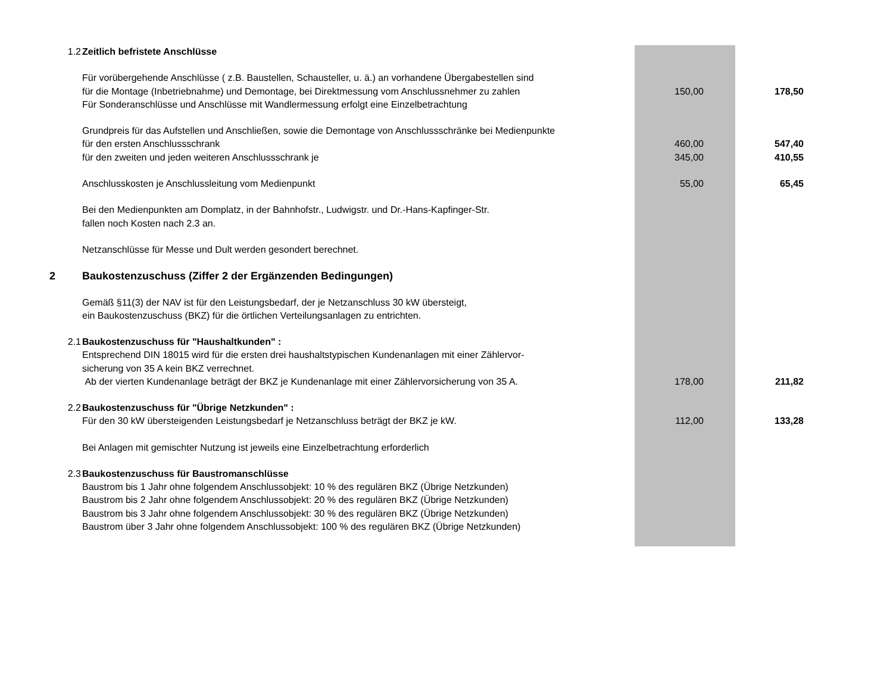| 1.2 | Zeitlich befristete Anschlüsse | | |
| | Für vorübergehende Anschlüsse ( z.B. Baustellen, Schausteller, u. ä.) an vorhandene Übergabestellen sind | | |
| | für die Montage (Inbetriebnahme) und Demontage, bei Direktmessung vom Anschlussnehmer zu zahlen | 150,00 | 178,50 |
| | Für Sonderanschlüsse und Anschlüsse mit Wandlermessung erfolgt eine Einzelbetrachtung | | |
| | Grundpreis für das Aufstellen und Anschließen, sowie die Demontage von Anschlussschränke bei Medienpunkte | | |
| | für den ersten Anschlussschrank | 460,00 | 547,40 |
| | für den zweiten und jeden weiteren Anschlussschrank je | 345,00 | 410,55 |
| | Anschlusskosten je Anschlussleitung vom Medienpunkt | 55,00 | 65,45 |
| | Bei den Medienpunkten am Domplatz, in der Bahnhofstr., Ludwigstr. und Dr.-Hans-Kapfinger-Str. | | |
| | fallen noch Kosten nach 2.3 an. | | |
| | Netzanschlüsse für Messe und Dult werden gesondert berechnet. | | |
| 2 | Baukostenzuschuss (Ziffer 2 der Ergänzenden Bedingungen) | | |
| | Gemäß §11(3) der NAV ist für den Leistungsbedarf, der je Netzanschluss 30 kW übersteigt, | | |
| | ein Baukostenzuschuss (BKZ) für die örtlichen Verteilungsanlagen zu entrichten. | | |
| 2.1 | Baukostenzuschuss für "Haushaltkunden" : | | |
| | Entsprechend DIN 18015 wird für die ersten drei haushaltstypischen Kundenanlagen mit einer Zählervor- | | |
| | sicherung von 35 A kein BKZ verrechnet. | | |
| | Ab der vierten Kundenanlage beträgt der BKZ je Kundenanlage mit einer Zählervorsicherung von 35 A. | 178,00 | 211,82 |
| 2.2 | Baukostenzuschuss für "Übrige Netzkunden" : | | |
| | Für den 30 kW übersteigenden Leistungsbedarf je Netzanschluss beträgt der BKZ je kW. | 112,00 | 133,28 |
| | Bei Anlagen mit gemischter Nutzung ist jeweils eine Einzelbetrachtung erforderlich | | |
| 2.3 | Baukostenzuschuss für Baustromanschlüsse | | |
| | Baustrom bis 1 Jahr ohne folgendem Anschlussobjekt: 10 % des regulären BKZ (Übrige Netzkunden) | | |
| | Baustrom bis 2 Jahr ohne folgendem Anschlussobjekt: 20 % des regulären BKZ (Übrige Netzkunden) | | |
| | Baustrom bis 3 Jahr ohne folgendem Anschlussobjekt: 30 % des regulären BKZ (Übrige Netzkunden) | | |
| | Baustrom über 3 Jahr ohne folgendem Anschlussobjekt: 100 % des regulären BKZ (Übrige Netzkunden) | | |